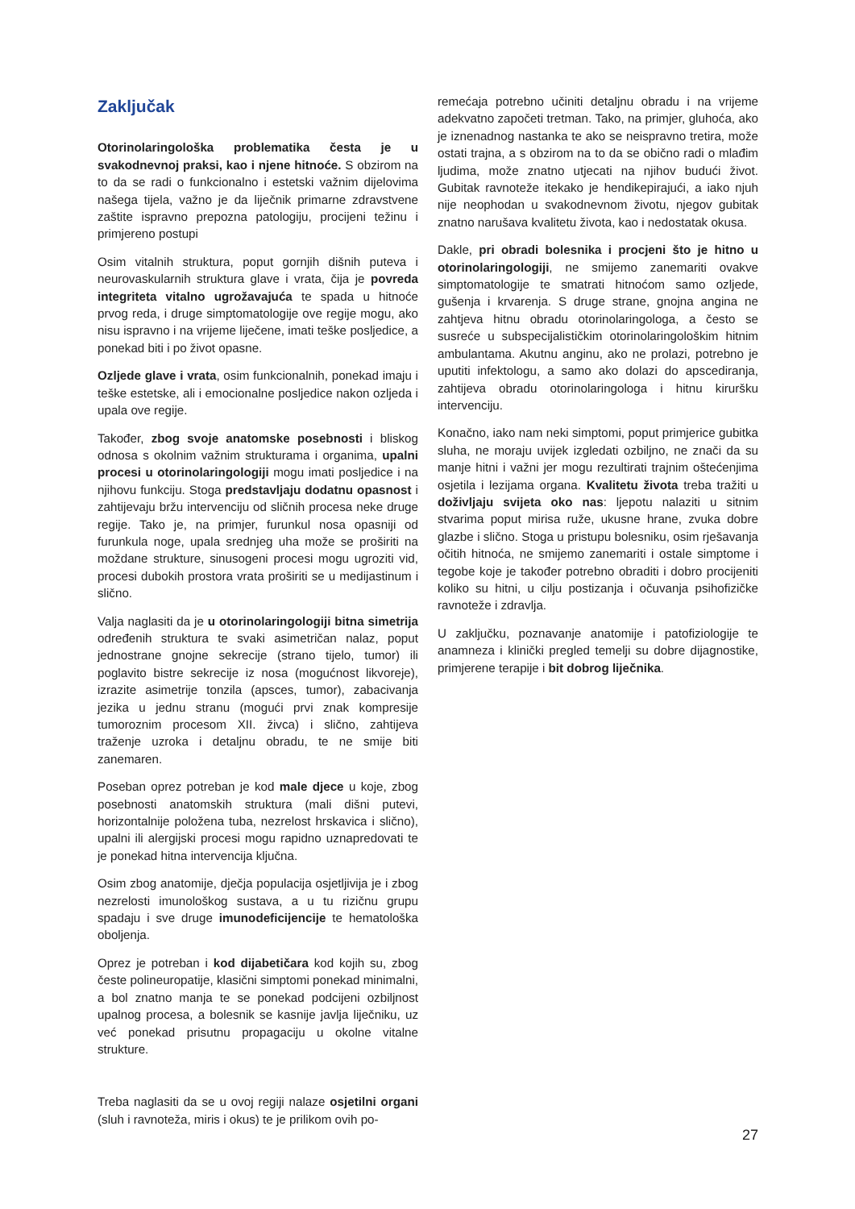Zaključak
Otorinolaringološka problematika česta je u svakodnevnoj praksi, kao i njene hitnoće. S obzirom na to da se radi o funkcionalno i estetski važnim dijelovima našega tijela, važno je da liječnik primarne zdravstvene zaštite ispravno prepozna patologiju, procijeni težinu i primjereno postupi
Osim vitalnih struktura, poput gornjih dišnih puteva i neurovaskularnih struktura glave i vrata, čija je povreda integriteta vitalno ugrožavajuća te spada u hitnoće prvog reda, i druge simptomatologije ove regije mogu, ako nisu ispravno i na vrijeme liječene, imati teške posljedice, a ponekad biti i po život opasne.
Ozljede glave i vrata, osim funkcionalnih, ponekad imaju i teške estetske, ali i emocionalne posljedice nakon ozljeda i upala ove regije.
Također, zbog svoje anatomske posebnosti i bliskog odnosa s okolnim važnim strukturama i organima, upalni procesi u otorinolaringologiji mogu imati posljedice i na njihovu funkciju. Stoga predstavljaju dodatnu opasnost i zahtijevaju bržu intervenciju od sličnih procesa neke druge regije. Tako je, na primjer, furunkul nosa opasniji od furunkula noge, upala srednjeg uha može se proširiti na moždane strukture, sinusogeni procesi mogu ugroziti vid, procesi dubokih prostora vrata proširiti se u medijastinum i slično.
Valja naglasiti da je u otorinolaringologiji bitna simetrija određenih struktura te svaki asimetričan nalaz, poput jednostrane gnojne sekrecije (strano tijelo, tumor) ili poglavito bistre sekrecije iz nosa (mogućnost likvoreje), izrazite asimetrije tonzila (apsces, tumor), zabacivanja jezika u jednu stranu (mogući prvi znak kompresije tumoroznim procesom XII. živca) i slično, zahtijeva traženje uzroka i detaljnu obradu, te ne smije biti zanemaren.
Poseban oprez potreban je kod male djece u koje, zbog posebnosti anatomskih struktura (mali dišni putevi, horizontalnije položena tuba, nezrelost hrskavica i slično), upalni ili alergijski procesi mogu rapidno uznapredovati te je ponekad hitna intervencija ključna.
Osim zbog anatomije, dječja populacija osjetljivija je i zbog nezrelosti imunološkog sustava, a u tu rizičnu grupu spadaju i sve druge imunodeficijencije te hematološka oboljenja.
Oprez je potreban i kod dijabetičara kod kojih su, zbog česte polineuropatije, klasični simptomi ponekad minimalni, a bol znatno manja te se ponekad podcijeni ozbiljnost upalnog procesa, a bolesnik se kasnije javlja liječniku, uz već ponekad prisutnu propagaciju u okolne vitalne strukture.
Treba naglasiti da se u ovoj regiji nalaze osjetilni organi (sluh i ravnoteža, miris i okus) te je prilikom ovih po-
remećaja potrebno učiniti detaljnu obradu i na vrijeme adekvatno započeti tretman. Tako, na primjer, gluhoća, ako je iznenadnog nastanka te ako se neispravno tretira, može ostati trajna, a s obzirom na to da se obično radi o mlađim ljudima, može znatno utjecati na njihov budući život. Gubitak ravnoteže itekako je hendikepirajući, a iako njuh nije neophodan u svakodnevnom životu, njegov gubitak znatno narušava kvalitetu života, kao i nedostatak okusa.
Dakle, pri obradi bolesnika i procjeni što je hitno u otorinolaringologiji, ne smijemo zanemariti ovakve simptomatologije te smatrati hitnoćom samo ozljede, gušenja i krvarenja. S druge strane, gnojna angina ne zahtjeva hitnu obradu otorinolaringologa, a često se susreće u subspecijalističkim otorinolaringološkim hitnim ambulantama. Akutnu anginu, ako ne prolazi, potrebno je uputiti infektologu, a samo ako dolazi do apscediranja, zahtijeva obradu otorinolaringologa i hitnu kiruršku intervenciju.
Konačno, iako nam neki simptomi, poput primjerice gubitka sluha, ne moraju uvijek izgledati ozbiljno, ne znači da su manje hitni i važni jer mogu rezultirati trajnim oštećenjima osjetila i lezijama organa. Kvalitetu života treba tražiti u doživljaju svijeta oko nas: ljepotu nalaziti u sitnim stvarima poput mirisa ruže, ukusne hrane, zvuka dobre glazbe i slično. Stoga u pristupu bolesniku, osim rješavanja očitih hitnoća, ne smijemo zanemariti i ostale simptome i tegobe koje je također potrebno obraditi i dobro procijeniti koliko su hitni, u cilju postizanja i očuvanja psihofizičke ravnoteže i zdravlja.
U zaključku, poznavanje anatomije i patofiziologije te anamneza i klinički pregled temelji su dobre dijagnostike, primjerene terapije i bit dobrog liječnika.
27